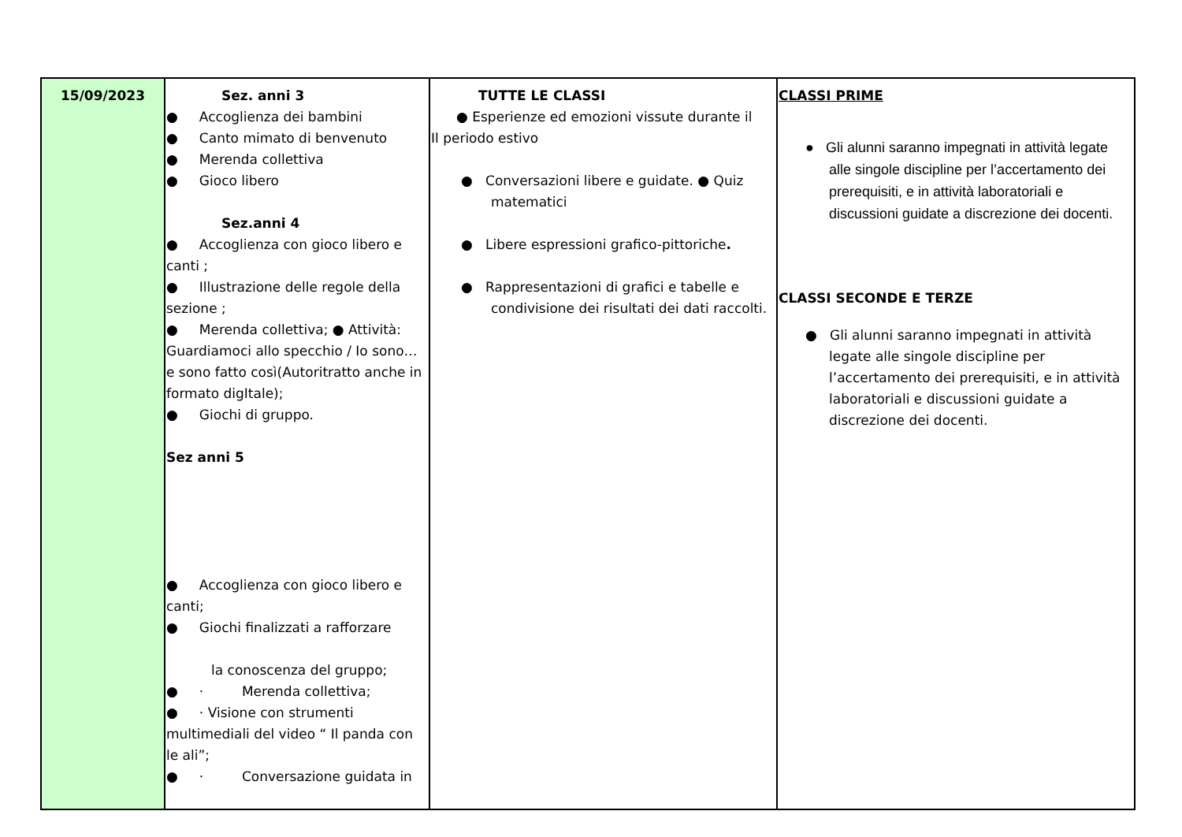| 15/09/2023 | Sez. anni 3 ● Accoglienza dei bambini ● Canto mimato di benvenuto ● Merenda collettiva ● Gioco libero Sez.anni 4 ● Accoglienza con gioco libero e canti ; ● Illustrazione delle regole della sezione ; ● Merenda collettiva; ● Attività: Guardiamoci allo specchio / Io sono… e sono fatto così(Autoritratto anche in formato digItale); ● Giochi di gruppo. Sez anni 5 ● Accoglienza con gioco libero e canti; ● Giochi finalizzati a rafforzare la conoscenza del gruppo; ● · Merenda collettiva; ● · Visione con strumenti multimediali del video “ Il panda con le ali”; ● · Conversazione guidata in | TUTTE LE CLASSI ● Esperienze ed emozioni vissute durante il Il periodo estivo ● Conversazioni libere e guidate. ● Quiz matematici ● Libere espressioni grafico-pittoriche . ● Rappresentazioni di grafici e tabelle e condivisione dei risultati dei dati raccolti. | CLASSI PRIME ● Gli alunni saranno impegnati in attività legate alle singole discipline per l’accertamento dei prerequisiti, e in attività laboratoriali e discussioni guidate a discrezione dei docenti. CLASSI SECONDE E TERZE ● Gli alunni saranno impegnati in attività legate alle singole discipline per l’accertamento dei prerequisiti, e in attività laboratoriali e discussioni guidate a discrezione dei docenti. |